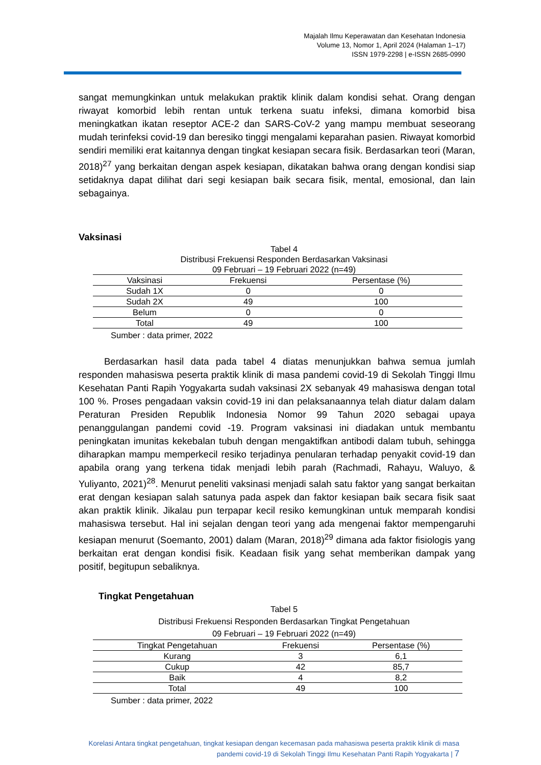Majalah Ilmu Keperawatan dan Kesehatan Indonesia
Volume 13, Nomor 1, April 2024 (Halaman 1–17)
ISSN 1979-2298 | e-ISSN 2685-0990
sangat memungkinkan untuk melakukan praktik klinik dalam kondisi sehat. Orang dengan riwayat komorbid lebih rentan untuk terkena suatu infeksi, dimana komorbid bisa meningkatkan ikatan reseptor ACE-2 dan SARS-CoV-2 yang mampu membuat seseorang mudah terinfeksi covid-19 dan beresiko tinggi mengalami keparahan pasien. Riwayat komorbid sendiri memiliki erat kaitannya dengan tingkat kesiapan secara fisik. Berdasarkan teori (Maran, 2018)<sup>27</sup> yang berkaitan dengan aspek kesiapan, dikatakan bahwa orang dengan kondisi siap setidaknya dapat dilihat dari segi kesiapan baik secara fisik, mental, emosional, dan lain sebagainya.
Vaksinasi
Tabel 4
Distribusi Frekuensi Responden Berdasarkan Vaksinasi
09 Februari – 19 Februari 2022 (n=49)
| Vaksinasi | Frekuensi | Persentase (%) |
| --- | --- | --- |
| Sudah 1X | 0 | 0 |
| Sudah 2X | 49 | 100 |
| Belum | 0 | 0 |
| Total | 49 | 100 |
Sumber : data primer, 2022
Berdasarkan hasil data pada tabel 4 diatas menunjukkan bahwa semua jumlah responden mahasiswa peserta praktik klinik di masa pandemi covid-19 di Sekolah Tinggi Ilmu Kesehatan Panti Rapih Yogyakarta sudah vaksinasi 2X sebanyak 49 mahasiswa dengan total 100 %. Proses pengadaan vaksin covid-19 ini dan pelaksanaannya telah diatur dalam dalam Peraturan Presiden Republik Indonesia Nomor 99 Tahun 2020 sebagai upaya penanggulangan pandemi covid -19. Program vaksinasi ini diadakan untuk membantu peningkatan imunitas kekebalan tubuh dengan mengaktifkan antibodi dalam tubuh, sehingga diharapkan mampu memperkecil resiko terjadinya penularan terhadap penyakit covid-19 dan apabila orang yang terkena tidak menjadi lebih parah (Rachmadi, Rahayu, Waluyo, & Yuliyanto, 2021)<sup>28</sup>. Menurut peneliti vaksinasi menjadi salah satu faktor yang sangat berkaitan erat dengan kesiapan salah satunya pada aspek dan faktor kesiapan baik secara fisik saat akan praktik klinik. Jikalau pun terpapar kecil resiko kemungkinan untuk memparah kondisi mahasiswa tersebut. Hal ini sejalan dengan teori yang ada mengenai faktor mempengaruhi kesiapan menurut (Soemanto, 2001) dalam (Maran, 2018)<sup>29</sup> dimana ada faktor fisiologis yang berkaitan erat dengan kondisi fisik. Keadaan fisik yang sehat memberikan dampak yang positif, begitupun sebaliknya.
Tingkat Pengetahuan
Tabel 5
Distribusi Frekuensi Responden Berdasarkan Tingkat Pengetahuan
09 Februari – 19 Februari 2022 (n=49)
| Tingkat Pengetahuan | Frekuensi | Persentase (%) |
| --- | --- | --- |
| Kurang | 3 | 6,1 |
| Cukup | 42 | 85,7 |
| Baik | 4 | 8,2 |
| Total | 49 | 100 |
Sumber : data primer, 2022
Korelasi Antara tingkat pengetahuan, tingkat kesiapan dengan kecemasan pada mahasiswa peserta praktik klinik di masa pandemi covid-19 di Sekolah Tinggi Ilmu Kesehatan Panti Rapih Yogyakarta | 7